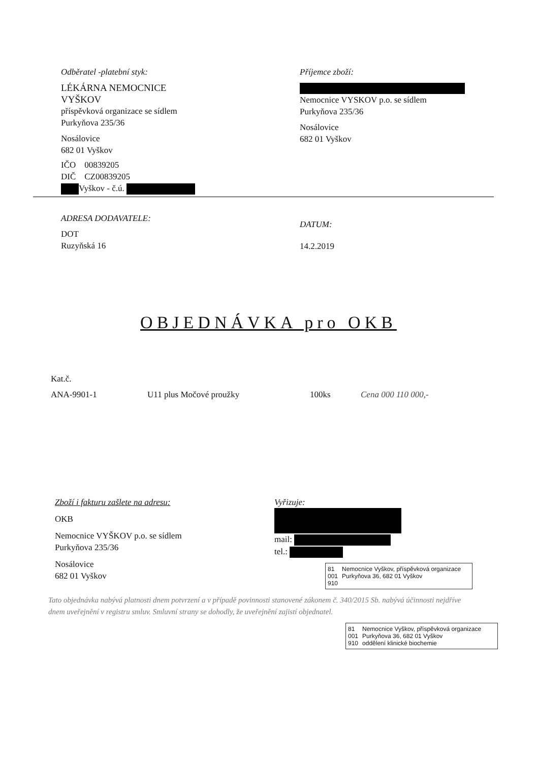Odběratel -platební styk:
LÉKÁRNA NEMOCNICE
VYŠKOV
příspěvková organizace se sídlem
Purkyňova 235/36
Nosálovice
682 01 Vyškov
IČO 00839205
DIČ CZ00839205
Vyškov - č.ú.
Příjemce zboží:
Nemocnice VYSKOV p.o. se sídlem
Purkyňova 235/36
Nosálovice
682 01 Vyškov
ADRESA DODAVATELE:
DOT
Ruzyňská 16
DATUM:
14.2.2019
OBJEDNÁVKA pro OKB
Kat.č.
ANA-9901-1 U11 plus Močové proužky 100ks Cena 000 110 000,-
Zboží i fakturu zašlete na adresu:
OKB
Nemocnice VYŠKOV p.o. se sídlem
Purkyňova 235/36
Nosálovice
682 01 Vyškov
Vyřizuje:
mail:
tel.:
81
001
910 Nemocnice Vyškov, příspěvková organizace
Purkyňova 36, 682 01 Vyškov
Tato objednávka nabývá platnosti dnem potvrzení a v případě povinnosti stanovené zákonem č. 340/2015 Sb. nabývá účinnosti nejdříve dnem uveřejnění v registru smluv. Smluvní strany se dohodly, že uveřejnění zajistí objednatel.
81
001
910 Nemocnice Vyškov, příspěvková organizace
Purkyňova 36, 682 01 Vyškov
oddělení klinické biochemie